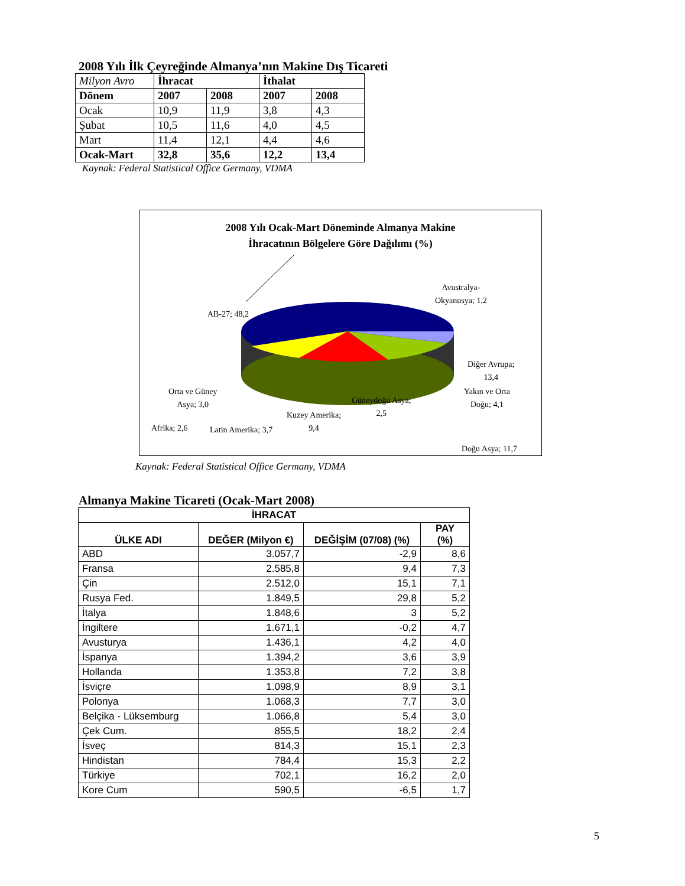2008 Yılı İlk Çeyreğinde Almanya’nın Makine Dış Ticareti
| Milyon Avro | İhracat | | İthalat | |
| Dönem | 2007 | 2008 | 2007 | 2008 |
| Ocak | 10,9 | 11,9 | 3,8 | 4,3 |
| Şubat | 10,5 | 11,6 | 4,0 | 4,5 |
| Mart | 11,4 | 12,1 | 4,4 | 4,6 |
| Ocak-Mart | 32,8 | 35,6 | 12,2 | 13,4 |
Kaynak: Federal Statistical Office Germany, VDMA
2008 Yılı Ocak-Mart Döneminde Almanya Makine
İhracatının Bölgelere Göre Dağılımı (%)
AB-27; 48,2
Avustralya-
Okyanusya; 1,2
Diğer Avrupa;
13,4
Afrika; 2,6
Doğu Asya; 11,7
Orta ve Güney
Asya; 3,0
Yakın ve Orta
Doğu; 4,1
Güneydoğu Asya;
2,5
Kuzey Amerika;
9,4
Latin Amerika; 3,7
Kaynak: Federal Statistical Office Germany, VDMA
Almanya Makine Ticareti (Ocak-Mart 2008)
| İHRACAT | | | |
| --- | --- | --- | --- |
| ÜLKE ADI | DEĞER (Milyon €) | DEĞİŞİM (07/08) (%) | PAY (%) |
| ABD | 3.057,7 | -2,9 | 8,6 |
| Fransa | 2.585,8 | 9,4 | 7,3 |
| Çin | 2.512,0 | 15,1 | 7,1 |
| Rusya Fed. | 1.849,5 | 29,8 | 5,2 |
| İtalya | 1.848,6 | 3 | 5,2 |
| İngiltere | 1.671,1 | -0,2 | 4,7 |
| Avusturya | 1.436,1 | 4,2 | 4,0 |
| İspanya | 1.394,2 | 3,6 | 3,9 |
| Hollanda | 1.353,8 | 7,2 | 3,8 |
| İsviçre | 1.098,9 | 8,9 | 3,1 |
| Polonya | 1.068,3 | 7,7 | 3,0 |
| Belçika - Lüksemburg | 1.066,8 | 5,4 | 3,0 |
| Çek Cum. | 855,5 | 18,2 | 2,4 |
| İsveç | 814,3 | 15,1 | 2,3 |
| Hindistan | 784,4 | 15,3 | 2,2 |
| Türkiye | 702,1 | 16,2 | 2,0 |
| Kore Cum | 590,5 | -6,5 | 1,7 |
5